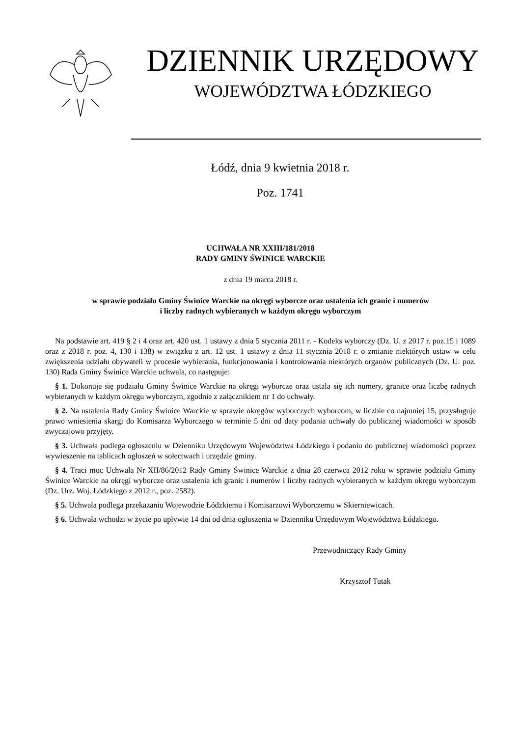DZIENNIK URZĘDOWY
WOJEWÓDZTWA ŁÓDZKIEGO
Łódź, dnia 9 kwietnia 2018 r.
Poz. 1741
UCHWAŁA NR XXIII/181/2018
RADY GMINY ŚWINICE WARCKIE
z dnia 19 marca 2018 r.
w sprawie podziału Gminy Świnice Warckie na okręgi wyborcze oraz ustalenia ich granic i numerów
i liczby radnych wybieranych w każdym okręgu wyborczym
Na podstawie art. 419 § 2 i 4 oraz art. 420 ust. 1 ustawy z dnia 5 stycznia 2011 r. - Kodeks wyborczy (Dz. U. z 2017 r. poz.15 i 1089 oraz z 2018 r. poz. 4, 130 i 138) w związku z art. 12 ust. 1 ustawy z dnia 11 stycznia 2018 r. o zmianie niektórych ustaw w celu zwiększenia udziału obywateli w procesie wybierania, funkcjonowania i kontrolowania niektórych organów publicznych (Dz. U. poz. 130) Rada Gminy Świnice Warckie uchwala, co następuje:
§ 1. Dokonuje się podziału Gminy Świnice Warckie na okręgi wyborcze oraz ustala się ich numery, granice oraz liczbę radnych wybieranych w każdym okręgu wyborczym, zgodnie z załącznikiem nr 1 do uchwały.
§ 2. Na ustalenia Rady Gminy Świnice Warckie w sprawie okręgów wyborczych wyborcom, w liczbie co najmniej 15, przysługuje prawo wniesienia skargi do Komisarza Wyborczego w terminie 5 dni od daty podania uchwały do publicznej wiadomości w sposób zwyczajowo przyjęty.
§ 3. Uchwała podlega ogłoszeniu w Dzienniku Urzędowym Województwa Łódzkiego i podaniu do publicznej wiadomości poprzez wywieszenie na tablicach ogłoszeń w sołectwach i urzędzie gminy.
§ 4. Traci moc Uchwała Nr XII/86/2012 Rady Gminy Świnice Warckie z dnia 28 czerwca 2012 roku w sprawie podziału Gminy Świnice Warckie na okręgi wyborcze oraz ustalenia ich granic i numerów i liczby radnych wybieranych w każdym okręgu wyborczym (Dz. Urz. Woj. Łódzkiego z 2012 r., poz. 2582).
§ 5. Uchwała podlega przekazaniu Wojewodzie Łódzkiemu i Komisarzowi Wyborczemu w Skierniewicach.
§ 6. Uchwała wchodzi w życie po upływie 14 dni od dnia ogłoszenia w Dzienniku Urzędowym Województwa Łódzkiego.
Przewodniczący Rady Gminy
Krzysztof Tutak